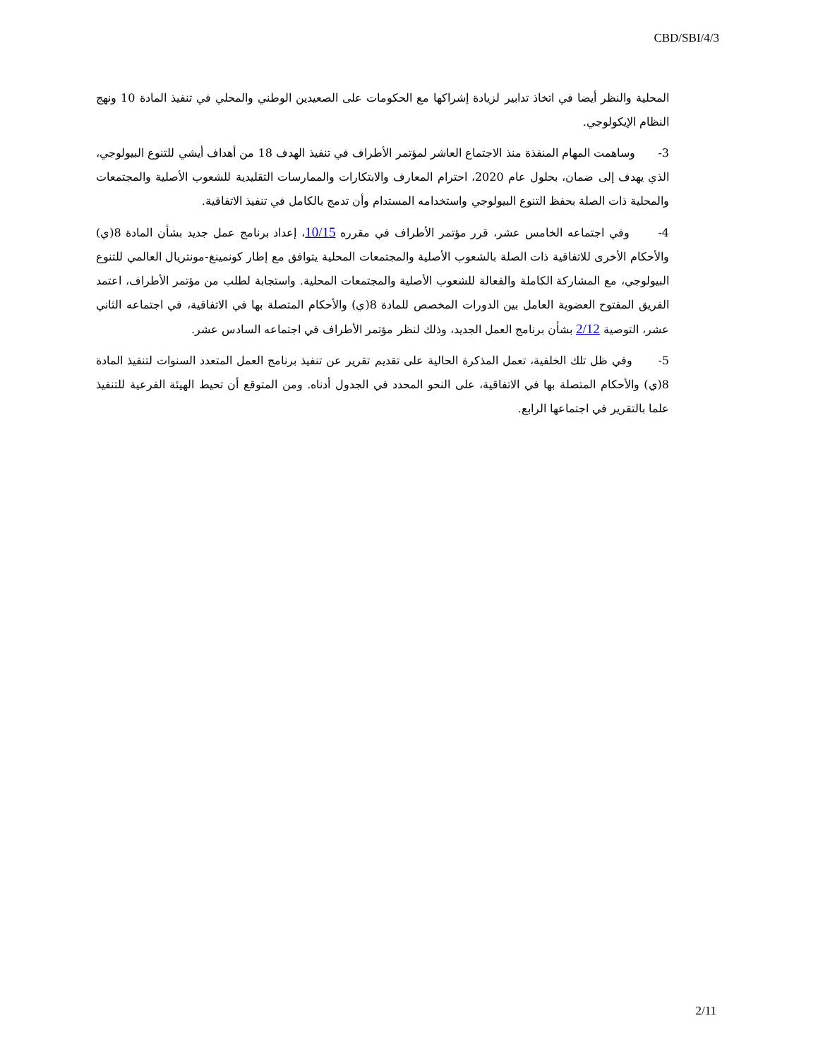CBD/SBI/4/3
المحلية والنظر أيضا في اتخاذ تدابير لزيادة إشراكها مع الحكومات على الصعيدين الوطني والمحلي في تنفيذ المادة 10 ونهج النظام الإيكولوجي.
3- وساهمت المهام المنفذة منذ الاجتماع العاشر لمؤتمر الأطراف في تنفيذ الهدف 18 من أهداف أيشي للتنوع البيولوجي، الذي يهدف إلى ضمان، بحلول عام 2020، احترام المعارف والابتكارات والممارسات التقليدية للشعوب الأصلية والمجتمعات والمحلية ذات الصلة بحفظ التنوع البيولوجي واستخدامه المستدام وأن تدمج بالكامل في تنفيذ الاتفاقية.
4- وفي اجتماعه الخامس عشر، قرر مؤتمر الأطراف في مقرره 10/15، إعداد برنامج عمل جديد بشأن المادة 8(ي) والأحكام الأخرى للاتفاقية ذات الصلة بالشعوب الأصلية والمجتمعات المحلية يتوافق مع إطار كونمينغ-مونتريال العالمي للتنوع البيولوجي، مع المشاركة الكاملة والفعالة للشعوب الأصلية والمجتمعات المحلية. واستجابة لطلب من مؤتمر الأطراف، اعتمد الفريق المفتوح العضوية العامل بين الدورات المخصص للمادة 8(ي) والأحكام المتصلة بها في الاتفاقية، في اجتماعه الثاني عشر، التوصية 2/12 بشأن برنامج العمل الجديد، وذلك لنظر مؤتمر الأطراف في اجتماعه السادس عشر.
5- وفي ظل تلك الخلفية، تعمل المذكرة الحالية على تقديم تقرير عن تنفيذ برنامج العمل المتعدد السنوات لتنفيذ المادة 8(ي) والأحكام المتصلة بها في الاتفاقية، على النحو المحدد في الجدول أدناه. ومن المتوقع أن تحيط الهيئة الفرعية للتنفيذ علما بالتقرير في اجتماعها الرابع.
2/11